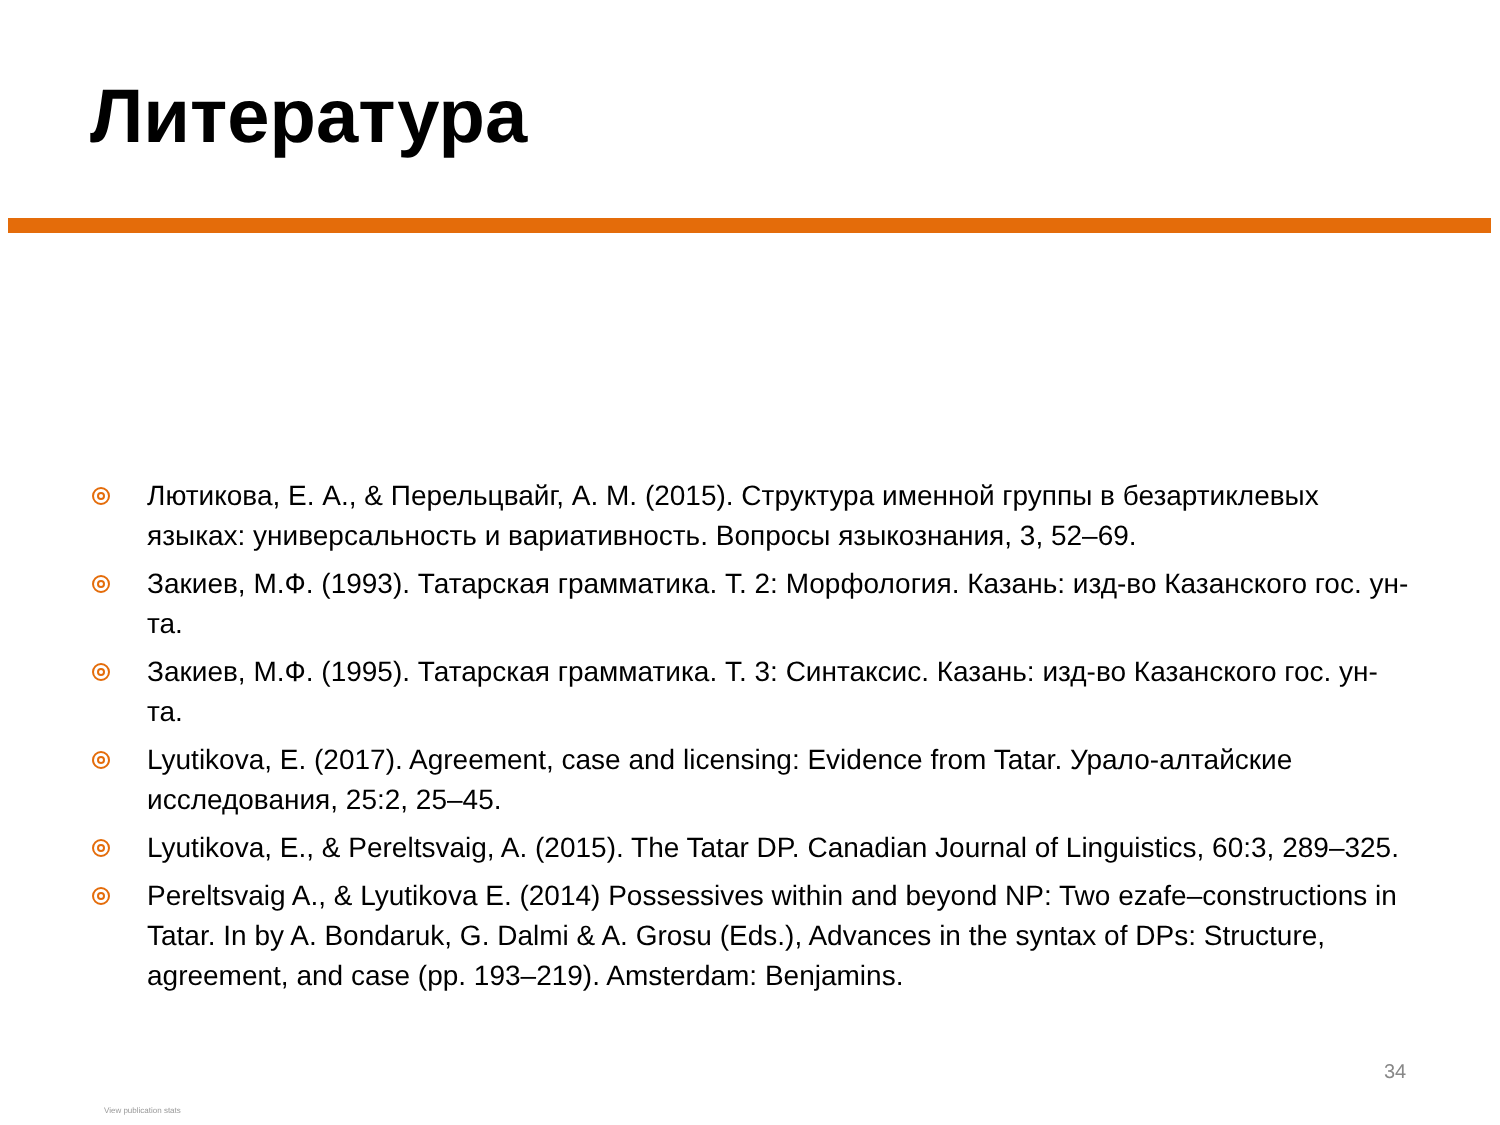Литература
Лютикова, Е. А., & Перельцвайг, А. М. (2015). Структура именной группы в безартиклевых языках: универсальность и вариативность. Вопросы языкознания, 3, 52–69.
Закиев, М.Ф. (1993). Татарская грамматика. Т. 2: Морфология. Казань: изд-во Казанского гос. ун-та.
Закиев, М.Ф. (1995). Татарская грамматика. Т. 3: Синтаксис. Казань: изд-во Казанского гос. ун-та.
Lyutikova, E. (2017). Agreement, case and licensing: Evidence from Tatar. Урало-алтайские исследования, 25:2, 25–45.
Lyutikova, E., & Pereltsvaig, A. (2015). The Tatar DP. Canadian Journal of Linguistics, 60:3, 289–325.
Pereltsvaig A., & Lyutikova E. (2014) Possessives within and beyond NP: Two ezafe–constructions in Tatar. In by A. Bondaruk, G. Dalmi & A. Grosu (Eds.), Advances in the syntax of DPs: Structure, agreement, and case (pp. 193–219). Amsterdam: Benjamins.
34
View publication stats